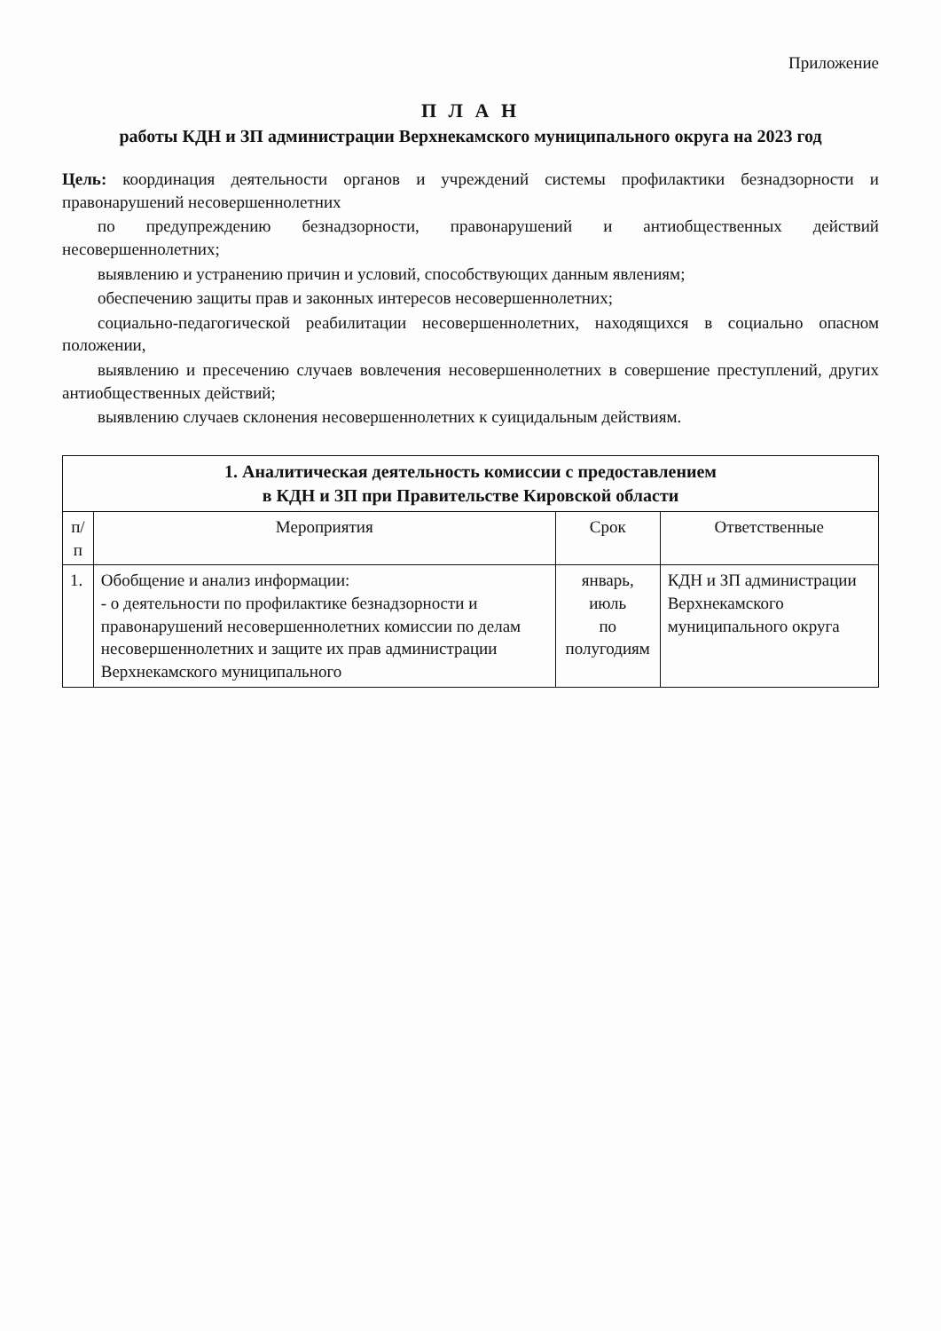Приложение
П Л А Н
работы КДН и ЗП администрации Верхнекамского муниципального округа на 2023 год
Цель: координация деятельности органов и учреждений системы профилактики безнадзорности и правонарушений несовершеннолетних
по предупреждению безнадзорности, правонарушений и антиобщественных действий несовершеннолетних;
выявлению и устранению причин и условий, способствующих данным явлениям;
обеспечению защиты прав и законных интересов несовершеннолетних;
социально-педагогической реабилитации несовершеннолетних, находящихся в социально опасном положении,
выявлению и пресечению случаев вовлечения несовершеннолетних в совершение преступлений, других антиобщественных действий;
выявлению случаев склонения несовершеннолетних к суицидальным действиям.
| 1. Аналитическая деятельность комиссии с предоставлением в КДН и ЗП при Правительстве Кировской области | | | |
| п/п | Мероприятия | Срок | Ответственные |
| 1. | Обобщение и анализ информации: - о деятельности по профилактике безнадзорности и правонарушений несовершеннолетних комиссии по делам несовершеннолетних и защите их прав администрации Верхнекамского муниципального | январь, июль по полугодиям | КДН и ЗП администрации Верхнекамского муниципального округа |